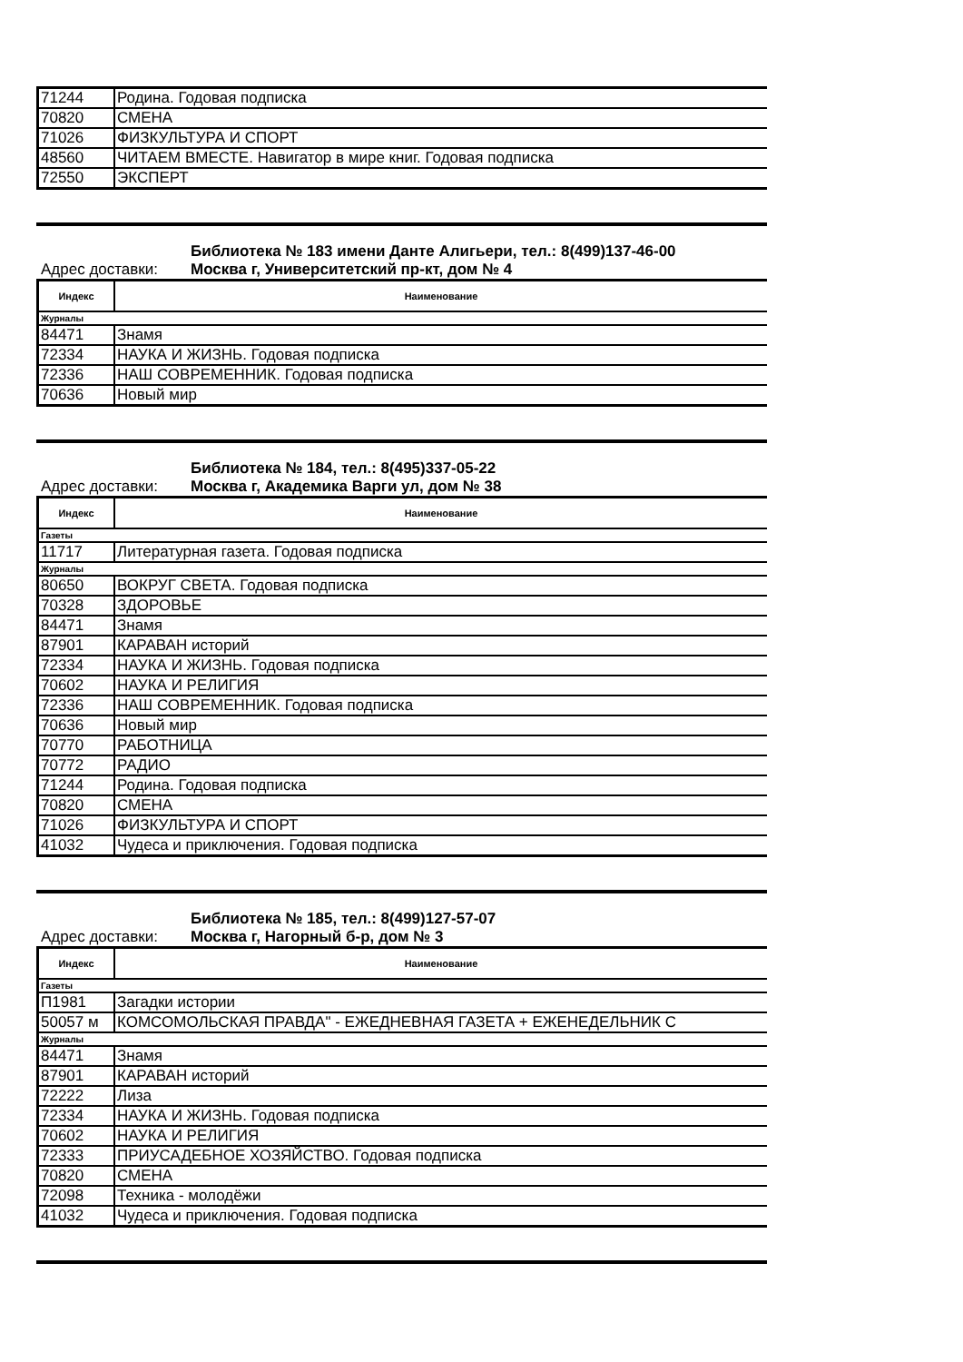| 71244 | Родина. Годовая подписка |
| 70820 | СМЕНА |
| 71026 | ФИЗКУЛЬТУРА И СПОРТ |
| 48560 | ЧИТАЕМ ВМЕСТЕ. Навигатор в мире книг. Годовая подписка |
| 72550 | ЭКСПЕРТ |
Библиотека № 183 имени Данте Алигьери, тел.: 8(499)137-46-00
Адрес доставки: Москва г, Университетский пр-кт, дом № 4
| Индекс | Наименование |
| --- | --- |
| Журналы | |
| 84471 | Знамя |
| 72334 | НАУКА И ЖИЗНЬ. Годовая подписка |
| 72336 | НАШ СОВРЕМЕННИК. Годовая подписка |
| 70636 | Новый мир |
Библиотека № 184, тел.: 8(495)337-05-22
Адрес доставки: Москва г, Академика Варги ул, дом № 38
| Индекс | Наименование |
| --- | --- |
| Газеты | |
| 11717 | Литературная газета. Годовая подписка |
| Журналы | |
| 80650 | ВОКРУГ СВЕТА. Годовая подписка |
| 70328 | ЗДОРОВЬЕ |
| 84471 | Знамя |
| 87901 | КАРАВАН историй |
| 72334 | НАУКА И ЖИЗНЬ. Годовая подписка |
| 70602 | НАУКА И РЕЛИГИЯ |
| 72336 | НАШ СОВРЕМЕННИК. Годовая подписка |
| 70636 | Новый мир |
| 70770 | РАБОТНИЦА |
| 70772 | РАДИО |
| 71244 | Родина. Годовая подписка |
| 70820 | СМЕНА |
| 71026 | ФИЗКУЛЬТУРА И СПОРТ |
| 41032 | Чудеса и приключения. Годовая подписка |
Библиотека № 185, тел.: 8(499)127-57-07
Адрес доставки: Москва г, Нагорный б-р, дом № 3
| Индекс | Наименование |
| --- | --- |
| Газеты | |
| П1981 | Загадки истории |
| 50057 м | КОМСОМОЛЬСКАЯ ПРАВДА" - ЕЖЕДНЕВНАЯ ГАЗЕТА + ЕЖЕНЕДЕЛЬНИК С |
| Журналы | |
| 84471 | Знамя |
| 87901 | КАРАВАН историй |
| 72222 | Лиза |
| 72334 | НАУКА И ЖИЗНЬ. Годовая подписка |
| 70602 | НАУКА И РЕЛИГИЯ |
| 72333 | ПРИУСАДЕБНОЕ ХОЗЯЙСТВО. Годовая подписка |
| 70820 | СМЕНА |
| 72098 | Техника - молодёжи |
| 41032 | Чудеса и приключения. Годовая подписка |